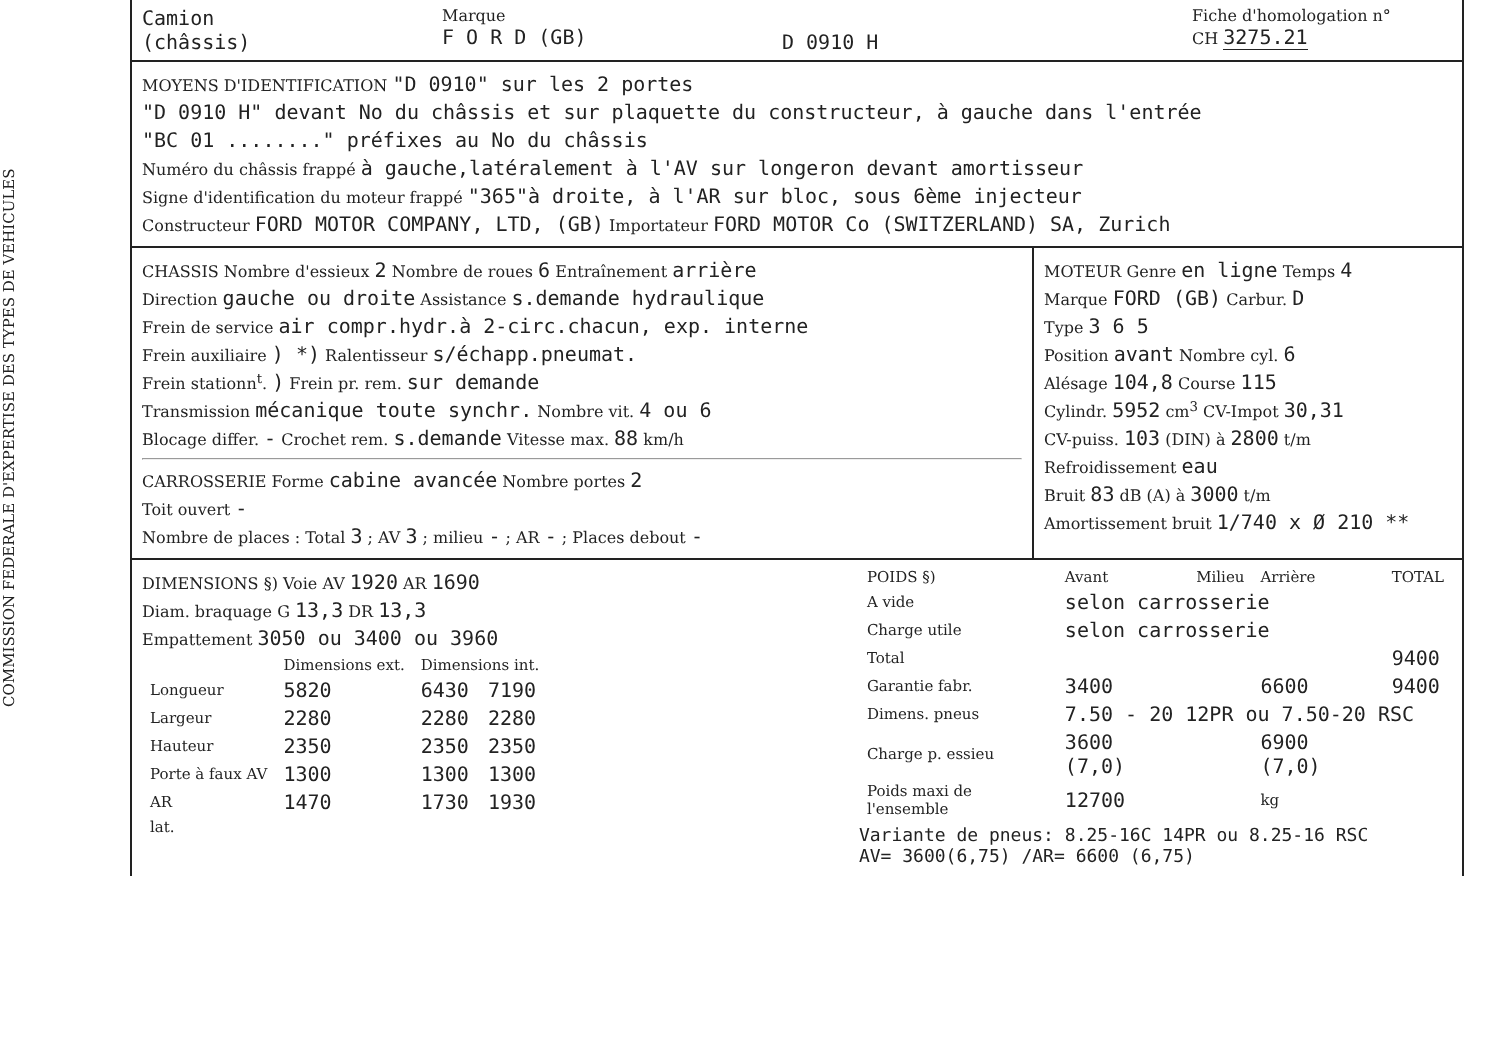COMMISSION FEDERALE D'EXPERTISE DES TYPES DE VEHICULES
Camion
(châssis)
Marque
F O R D (GB)
D 0910 H
Fiche d'homologation n°
CH 3275.21
MOYENS D'IDENTIFICATION "D 0910" sur les 2 portes
"D 0910 H" devant No du châssis et sur plaquette du constructeur, à gauche dans l'entrée
"BC 01 ........" préfixes au No du châssis
Numéro du châssis frappé à gauche,latéralement à l'AV sur longeron devant amortisseur
Signe d'identification du moteur frappé "365"à droite, à l'AR sur bloc, sous 6ème injecteur
Constructeur FORD MOTOR COMPANY, LTD, (GB) Importateur FORD MOTOR Co (SWITZERLAND) SA, Zurich
CHASSIS Nombre d'essieux 2 Nombre de roues 6 Entraînement arrière
Direction gauche ou droite Assistance s.demande hydraulique
Frein de service air compr.hydr.à 2-circ.chacun, exp. interne
Frein auxiliaire ) *) Ralentisseur s/échapp.pneumat.
Frein stationn<sup>t</sup>. ) Frein pr. rem. sur demande
Transmission mécanique toute synchr. Nombre vit. 4 ou 6
Blocage differ. - Crochet rem. s.demande Vitesse max. 88 km/h
CARROSSERIE Forme cabine avancée Nombre portes 2
Toit ouvert -
Nombre de places : Total 3 ; AV 3 ; milieu - ; AR - ; Places debout -
MOTEUR Genre en ligne Temps 4
Marque FORD (GB) Carbur. D
Type 3 6 5
Position avant Nombre cyl. 6
Alésage 104,8 Course 115
Cylindr. 5952 cm<sup>3</sup> CV-Impot 30,31
CV-puiss. 103 (DIN) à 2800 t/m
Refroidissement eau
Bruit 83 dB (A) à 3000 t/m
Amortissement bruit 1/740 x Ø 210 **
DIMENSIONS §) Voie AV 1920 AR 1690
Diam. braquage G 13,3 DR 13,3
Empattement 3050 ou 3400 ou 3960
| | Dimensions ext. | Dimensions int. | |
| --- | --- | --- | --- |
| Longueur | 5820 | 6430 | 7190 |
| Largeur | 2280 | 2280 | 2280 |
| Hauteur | 2350 | 2350 | 2350 |
| Porte à faux AV | 1300 | 1300 | 1300 |
| AR | 1470 | 1730 | 1930 |
| lat. | | | |
| POIDS §) | Avant | Milieu | Arrière | TOTAL |
| --- | --- | --- | --- | --- |
| A vide | selon carrosserie | | | |
| Charge utile | selon carrosserie | | | |
| Total | | | | 9400 |
| Garantie fabr. | 3400 | | 6600 | 9400 |
| Dimens. pneus | 7.50 - 20 12PR ou 7.50-20 RSC | | | |
| Charge p. essieu | 3600 (7,0) | | 6900 (7,0) | |
| Poids maxi de l'ensemble | 12700 | | kg | |
Variante de pneus: 8.25-16C 14PR ou 8.25-16 RSC
AV= 3600(6,75) /AR= 6600 (6,75)